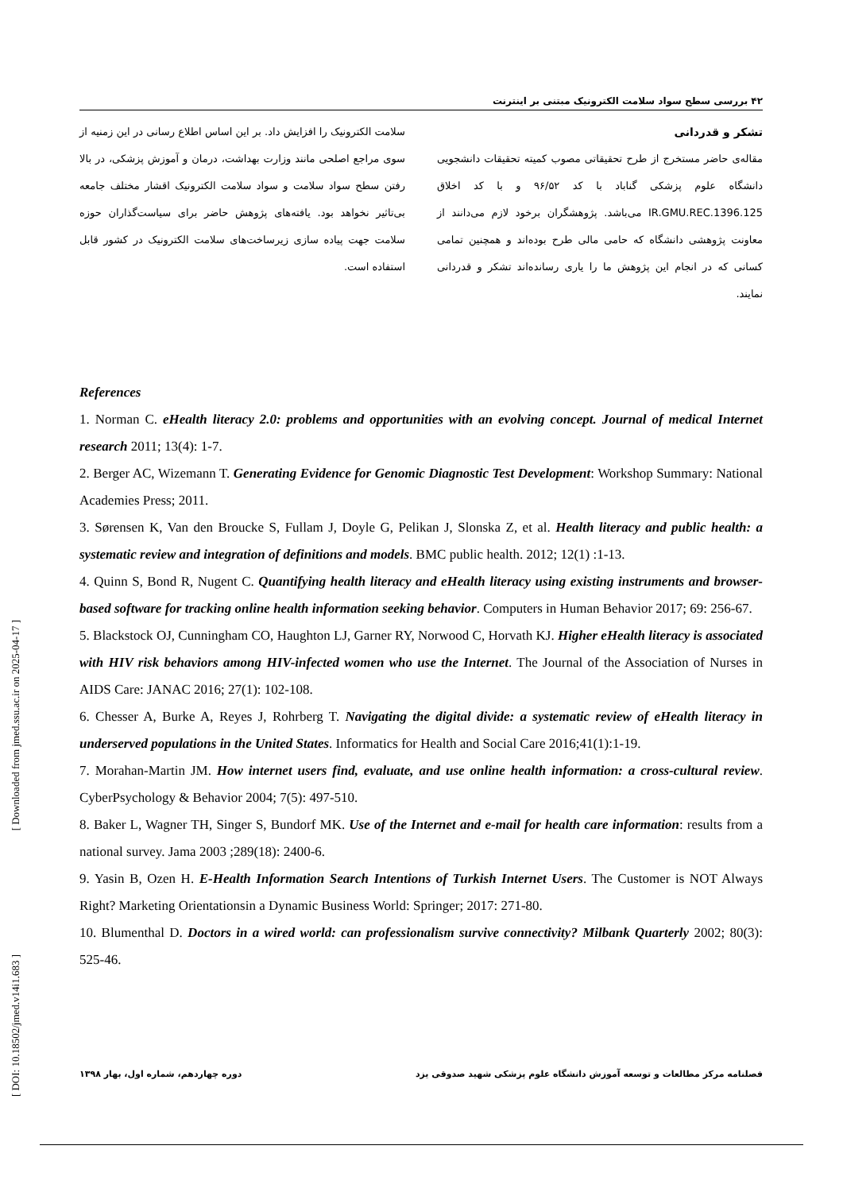[ Downloaded from jmed.ssu.ac.ir on 2025-04-17 ]
[ DOI: 10.18502/jmed.v14i1.683 ]
۴۲ بررسی سطح سواد سلامت الکترونیک مبتنی بر اینترنت
سلامت الکترونیک را افزایش داد. بر این اساس اطلاع رسانی در این زمنیه از سوی مراجع اصلحی مانند وزارت بهداشت، درمان و آموزش پزشکی، در بالا رفتن سطح سواد سلامت و سواد سلامت الکترونیک اقشار مختلف جامعه بی‌تاثیر نخواهد بود. یافته‌های پژوهش حاضر برای سیاست‌گذاران حوزه سلامت جهت پیاده سازی زیرساخت‌های سلامت الکترونیک در کشور قابل استفاده است.
تشکر و قدردانی
مقاله‌ی حاضر مستخرج از طرح تحقیقاتی مصوب کمیته تحقیقات دانشجویی دانشگاه علوم پزشکی گناباد با کد ۹۶/۵۲ و با کد اخلاق IR.GMU.REC.1396.125 می‌باشد. پژوهشگران برخود لازم می‌دانند از معاونت پژوهشی دانشگاه که حامی مالی طرح بوده‌اند و همچنین تمامی کسانی که در انجام این پژوهش ما را یاری رسانده‌اند تشکر و قدردانی نمایند.
References
1. Norman C. eHealth literacy 2.0: problems and opportunities with an evolving concept. Journal of medical Internet research 2011; 13(4): 1-7.
2. Berger AC, Wizemann T. Generating Evidence for Genomic Diagnostic Test Development: Workshop Summary: National Academies Press; 2011.
3. Sørensen K, Van den Broucke S, Fullam J, Doyle G, Pelikan J, Slonska Z, et al. Health literacy and public health: a systematic review and integration of definitions and models. BMC public health. 2012; 12(1) :1-13.
4. Quinn S, Bond R, Nugent C. Quantifying health literacy and eHealth literacy using existing instruments and browser-based software for tracking online health information seeking behavior. Computers in Human Behavior 2017; 69: 256-67.
5. Blackstock OJ, Cunningham CO, Haughton LJ, Garner RY, Norwood C, Horvath KJ. Higher eHealth literacy is associated with HIV risk behaviors among HIV-infected women who use the Internet. The Journal of the Association of Nurses in AIDS Care: JANAC 2016; 27(1): 102-108.
6. Chesser A, Burke A, Reyes J, Rohrberg T. Navigating the digital divide: a systematic review of eHealth literacy in underserved populations in the United States. Informatics for Health and Social Care 2016;41(1):1-19.
7. Morahan-Martin JM. How internet users find, evaluate, and use online health information: a cross-cultural review. CyberPsychology & Behavior 2004; 7(5): 497-510.
8. Baker L, Wagner TH, Singer S, Bundorf MK. Use of the Internet and e-mail for health care information: results from a national survey. Jama 2003 ;289(18): 2400-6.
9. Yasin B, Ozen H. E-Health Information Search Intentions of Turkish Internet Users. The Customer is NOT Always Right? Marketing Orientationsin a Dynamic Business World: Springer; 2017: 271-80.
10. Blumenthal D. Doctors in a wired world: can professionalism survive connectivity? Milbank Quarterly 2002; 80(3): 525-46.
فصلنامه مرکز مطالعات و توسعه آموزش دانشگاه علوم پزشکی شهید صدوقی یزد دوره چهاردهم، شماره اول، بهار ۱۳۹۸